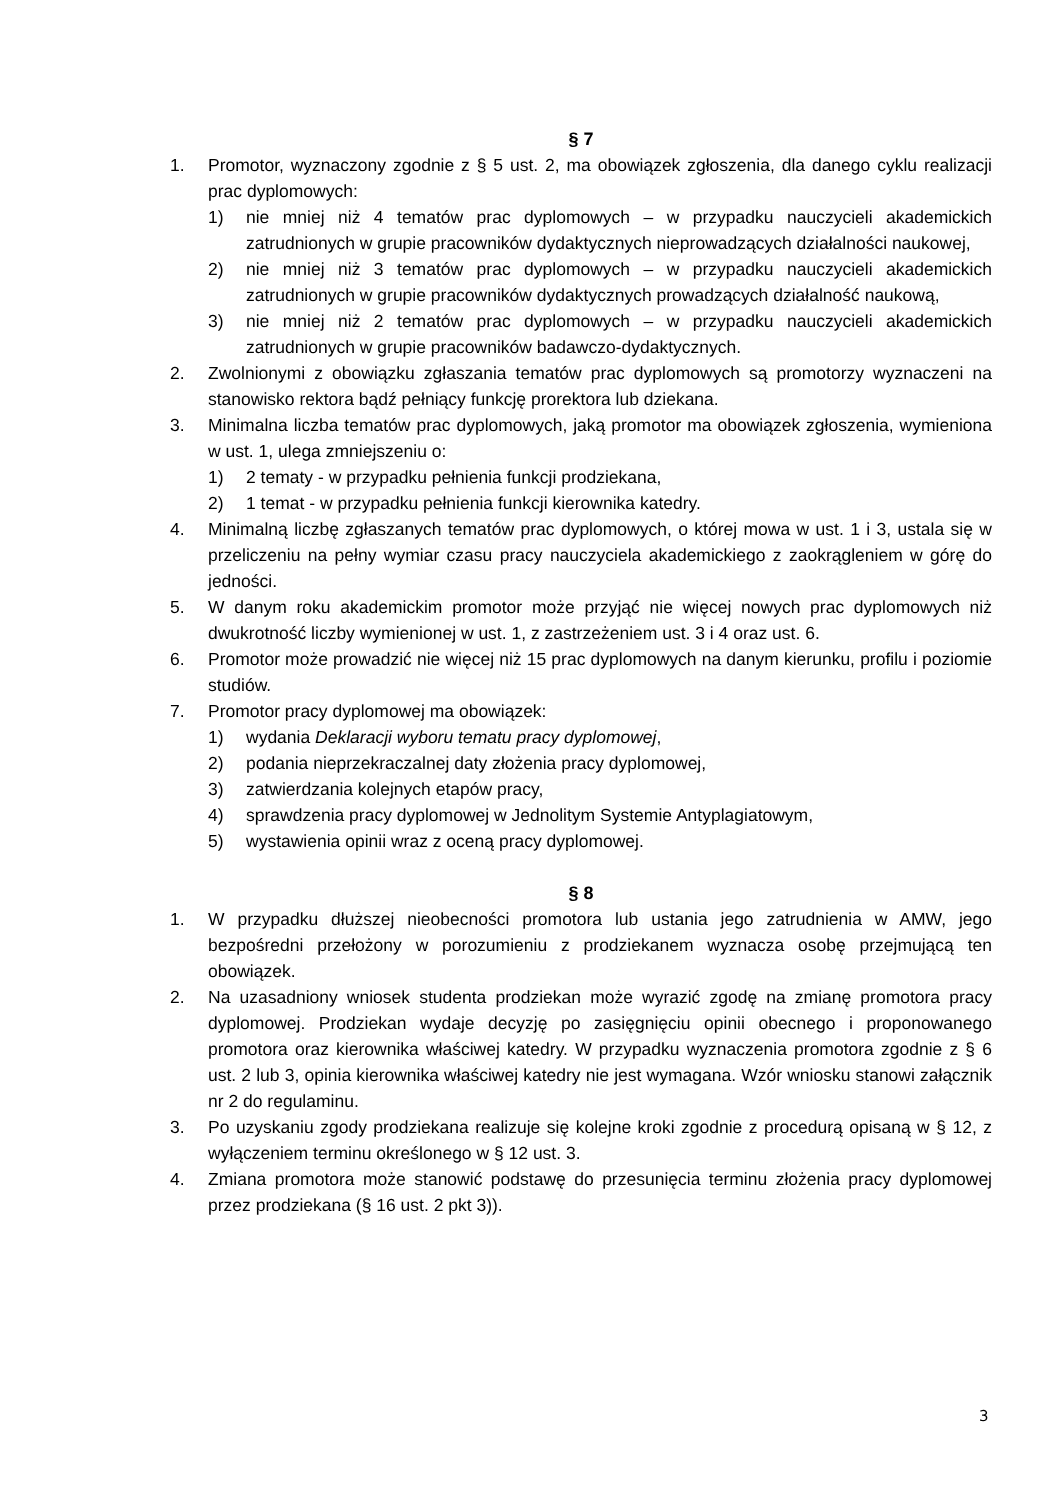§ 7
1. Promotor, wyznaczony zgodnie z § 5 ust. 2, ma obowiązek zgłoszenia, dla danego cyklu realizacji prac dyplomowych:
1) nie mniej niż 4 tematów prac dyplomowych – w przypadku nauczycieli akademickich zatrudnionych w grupie pracowników dydaktycznych nieprowadzących działalności naukowej,
2) nie mniej niż 3 tematów prac dyplomowych – w przypadku nauczycieli akademickich zatrudnionych w grupie pracowników dydaktycznych prowadzących działalność naukową,
3) nie mniej niż 2 tematów prac dyplomowych – w przypadku nauczycieli akademickich zatrudnionych w grupie pracowników badawczo-dydaktycznych.
2. Zwolnionymi z obowiązku zgłaszania tematów prac dyplomowych są promotorzy wyznaczeni na stanowisko rektora bądź pełniący funkcję prorektora lub dziekana.
3. Minimalna liczba tematów prac dyplomowych, jaką promotor ma obowiązek zgłoszenia, wymieniona w ust. 1, ulega zmniejszeniu o:
1) 2 tematy - w przypadku pełnienia funkcji prodziekana,
2) 1 temat - w przypadku pełnienia funkcji kierownika katedry.
4. Minimalną liczbę zgłaszanych tematów prac dyplomowych, o której mowa w ust. 1 i 3, ustala się w przeliczeniu na pełny wymiar czasu pracy nauczyciela akademickiego z zaokrągleniem w górę do jedności.
5. W danym roku akademickim promotor może przyjąć nie więcej nowych prac dyplomowych niż dwukrotność liczby wymienionej w ust. 1, z zastrzeżeniem ust. 3 i 4 oraz ust. 6.
6. Promotor może prowadzić nie więcej niż 15 prac dyplomowych na danym kierunku, profilu i poziomie studiów.
7. Promotor pracy dyplomowej ma obowiązek:
1) wydania Deklaracji wyboru tematu pracy dyplomowej,
2) podania nieprzekraczalnej daty złożenia pracy dyplomowej,
3) zatwierdzania kolejnych etapów pracy,
4) sprawdzenia pracy dyplomowej w Jednolitym Systemie Antyplagiatowym,
5) wystawienia opinii wraz z oceną pracy dyplomowej.
§ 8
1. W przypadku dłuższej nieobecności promotora lub ustania jego zatrudnienia w AMW, jego bezpośredni przełożony w porozumieniu z prodziekanem wyznacza osobę przejmującą ten obowiązek.
2. Na uzasadniony wniosek studenta prodziekan może wyrazić zgodę na zmianę promotora pracy dyplomowej. Prodziekan wydaje decyzję po zasięgnięciu opinii obecnego i proponowanego promotora oraz kierownika właściwej katedry. W przypadku wyznaczenia promotora zgodnie z § 6 ust. 2 lub 3, opinia kierownika właściwej katedry nie jest wymagana. Wzór wniosku stanowi załącznik nr 2 do regulaminu.
3. Po uzyskaniu zgody prodziekana realizuje się kolejne kroki zgodnie z procedurą opisaną w § 12, z wyłączeniem terminu określonego w § 12 ust. 3.
4. Zmiana promotora może stanowić podstawę do przesunięcia terminu złożenia pracy dyplomowej przez prodziekana (§ 16 ust. 2 pkt 3)).
3